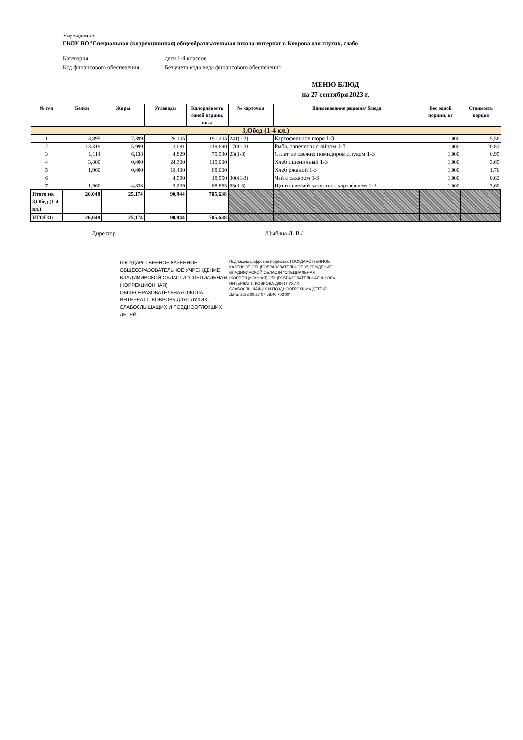Учреждение:
ГКОУ ВО"Специальная (коррекционная) общеобразовательная школа-интернат г. Коврова для глухих, слабо
Категория дети 1-4 классов
Код финансового обеспечения Без учета кода вида финансового обеспечения
МЕНЮ БЛЮД
на 27 сентября 2023 г.
| № п/п | Белки | Жиры | Углеводы | Калорийность одной порции, ккал | № карточки | Наименование рациона/ блюда | Вес одной порции, кг | Стоимость порции |
| --- | --- | --- | --- | --- | --- | --- | --- | --- |
| 3,Обед (1-4 кл.) | | | | | | | | |
| 1 | 3,895 | 7,399 | 26,105 | 191,205 | 241(1-3) | Картофельное пюре 1-3 | 1,000 | 5,56 |
| 2 | 13,319 | 5,999 | 3,081 | 119,690 | 170(1-3) | Рыба, запеченая с яйцом 1-3 | 1,000 | 20,81 |
| 3 | 1,114 | 6,138 | 4,829 | 79,930 | 23(1-3) | Салат из свежих помидоров с луком 1-3 | 1,000 | 6,95 |
| 4 | 3,800 | 0,400 | 24,300 | 119,000 | | Хлеб пшеничный 1-3 | 1,000 | 3,65 |
| 5 | 1,960 | 0,400 | 18,400 | 88,000 | | Хлеб ржаной 1-3 | 1,000 | 1,76 |
| 6 | | | 4,990 | 18,950 | 300(1-3) | Чай с сахаром 1-3 | 1,000 | 0,62 |
| 7 | 1,960 | 4,838 | 9,239 | 88,863 | 63(1-3) | Щи из свежей капусты с картофелем 1-3 | 1,000 | 3,60 |
| Итого на 3,Обед (1-4 кл.) | 26,048 | 25,174 | 90,944 | 705,638 | | | | |
| ИТОГО: | 26,048 | 25,174 | 90,944 | 705,638 | | | | |
Директор : /Цыбина Л. В./
ГОСУДАРСТВЕННОЕ КАЗЕННОЕ ОБЩЕОБРАЗОВАТЕЛЬНОЕ УЧРЕЖДЕНИЕ ВЛАДИМИРСКОЙ ОБЛАСТИ "СПЕЦИАЛЬНАЯ (КОРРЕКЦИОННАЯ) ОБЩЕОБРАЗОВАТЕЛЬНАЯ ШКОЛА-ИНТЕРНАТ Г. КОВРОВА ДЛЯ ГЛУХИХ, СЛАБОСЛЫШАЩИХ И ПОЗДНООГЛОХШИХ ДЕТЕЙ"
Подписано цифровой подписью: ГОСУДАРСТВЕННОЕ КАЗЕННОЕ ОБЩЕОБРАЗОВАТЕЛЬНОЕ УЧРЕЖДЕНИЕ ВЛАДИМИРСКОЙ ОБЛАСТИ "СПЕЦИАЛЬНАЯ (КОРРЕКЦИОННАЯ) ОБЩЕОБРАЗОВАТЕЛЬНАЯ ШКОЛА-ИНТЕРНАТ Г. КОВРОВА ДЛЯ ГЛУХИХ, СЛАБОСЛЫШАЩИХ И ПОЗДНООГЛОХШИХ ДЕТЕЙ"
Дата: 2023.09.27 07:58:40 +03'00'